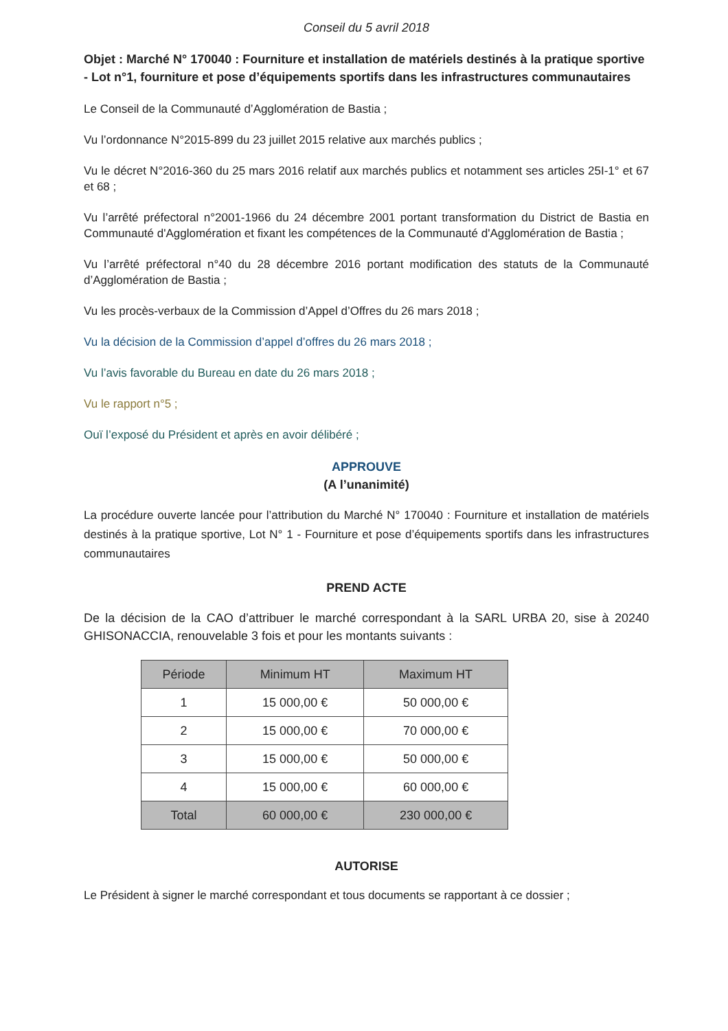Conseil du 5 avril 2018
Objet : Marché N° 170040 : Fourniture et installation de matériels destinés à la pratique sportive - Lot n°1, fourniture et pose d’équipements sportifs dans les infrastructures communautaires
Le Conseil de la Communauté d’Agglomération de Bastia ;
Vu l’ordonnance N°2015-899 du 23 juillet 2015 relative aux marchés publics ;
Vu le décret N°2016-360 du 25 mars 2016 relatif aux marchés publics et notamment ses articles 25I-1° et 67 et 68 ;
Vu l’arrêté préfectoral n°2001-1966 du 24 décembre 2001 portant transformation du District de Bastia en Communauté d'Agglomération et fixant les compétences de la Communauté d'Agglomération de Bastia ;
Vu l’arrêté préfectoral n°40 du 28 décembre 2016 portant modification des statuts de la Communauté d’Agglomération de Bastia ;
Vu les procès-verbaux de la Commission d’Appel d’Offres du 26 mars 2018 ;
Vu la décision de la Commission d’appel d’offres du 26 mars 2018 ;
Vu l’avis favorable du Bureau en date du 26 mars 2018 ;
Vu le rapport n°5 ;
Ouï l’exposé du Président et après en avoir délibéré ;
APPROUVE
(A l’unanimité)
La procédure ouverte lancée pour l’attribution du Marché N° 170040 : Fourniture et installation de matériels destinés à la pratique sportive, Lot N° 1 - Fourniture et pose d’équipements sportifs dans les infrastructures communautaires
PREND ACTE
De la décision de la CAO d’attribuer le marché correspondant à la SARL URBA 20, sise à 20240 GHISONACCIA, renouvelable 3 fois et pour les montants suivants :
| Période | Minimum HT | Maximum HT |
| --- | --- | --- |
| 1 | 15 000,00 € | 50 000,00 € |
| 2 | 15 000,00 € | 70 000,00 € |
| 3 | 15 000,00 € | 50 000,00 € |
| 4 | 15 000,00 € | 60 000,00 € |
| Total | 60 000,00 € | 230 000,00 € |
AUTORISE
Le Président à signer le marché correspondant et tous documents se rapportant à ce dossier ;